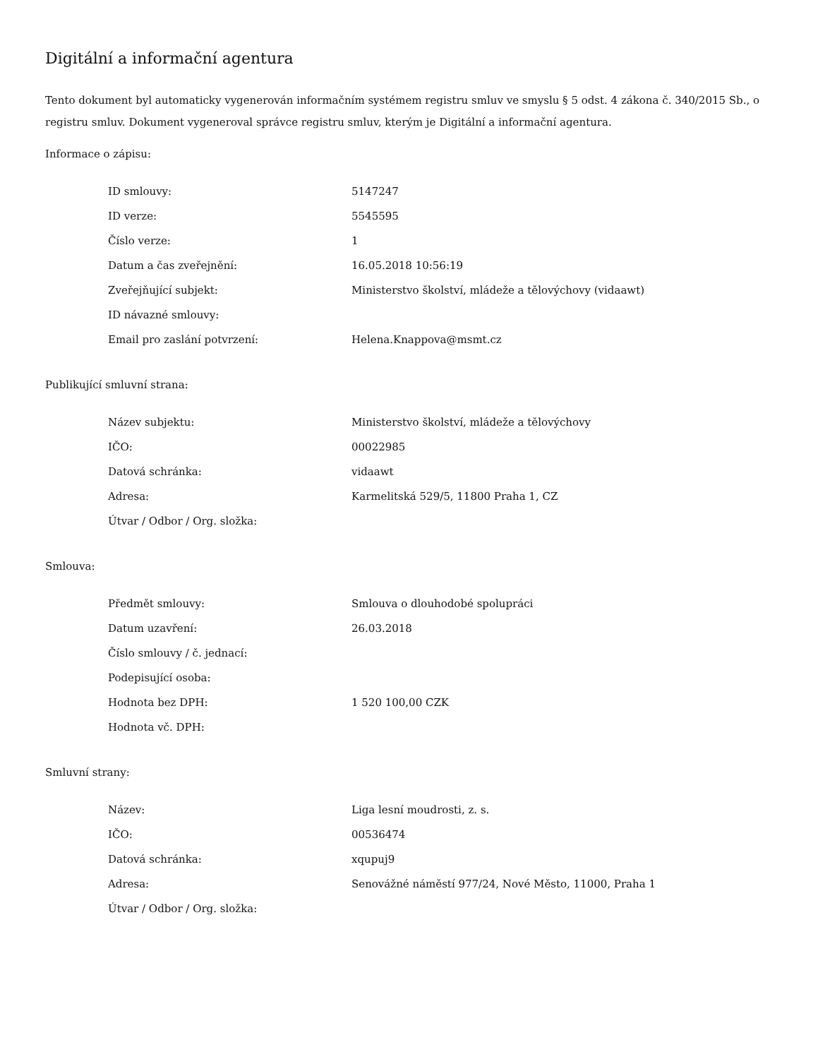Digitální a informační agentura
Tento dokument byl automaticky vygenerován informačním systémem registru smluv ve smyslu § 5 odst. 4 zákona č. 340/2015 Sb., o registru smluv. Dokument vygeneroval správce registru smluv, kterým je Digitální a informační agentura.
Informace o zápisu:
| ID smlouvy: | 5147247 |
| ID verze: | 5545595 |
| Číslo verze: | 1 |
| Datum a čas zveřejnění: | 16.05.2018 10:56:19 |
| Zveřejňující subjekt: | Ministerstvo školství, mládeže a tělovýchovy (vidaawt) |
| ID návazné smlouvy: | |
| Email pro zaslání potvrzení: | Helena.Knappova@msmt.cz |
Publikující smluvní strana:
| Název subjektu: | Ministerstvo školství, mládeže a tělovýchovy |
| IČO: | 00022985 |
| Datová schránka: | vidaawt |
| Adresa: | Karmelitská 529/5, 11800 Praha 1, CZ |
| Útvar / Odbor / Org. složka: | |
Smlouva:
| Předmět smlouvy: | Smlouva o dlouhodobé spolupráci |
| Datum uzavření: | 26.03.2018 |
| Číslo smlouvy / č. jednací: | |
| Podepisující osoba: | |
| Hodnota bez DPH: | 1 520 100,00 CZK |
| Hodnota vč. DPH: | |
Smluvní strany:
| Název: | Liga lesní moudrosti, z. s. |
| IČO: | 00536474 |
| Datová schránka: | xqupuj9 |
| Adresa: | Senovážné náměstí 977/24, Nové Město, 11000, Praha 1 |
| Útvar / Odbor / Org. složka: | |